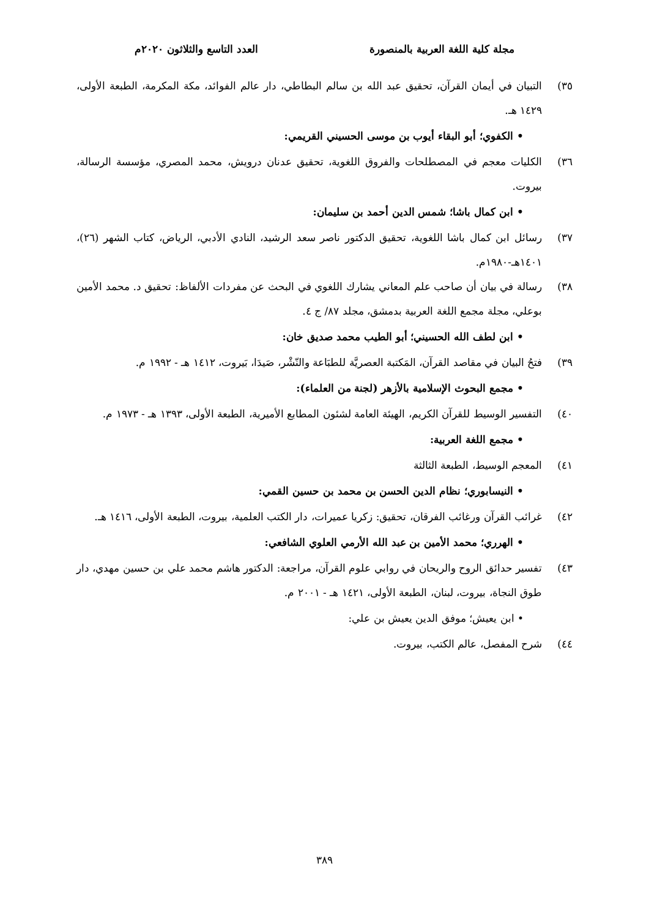مجلة كلية اللغة العربية بالمنصورة العدد التاسع والثلاثون ٢٠٢٠م
٣٥) التبيان في أيمان القرآن، تحقيق عبد الله بن سالم البطاطي، دار عالم الفوائد، مكة المكرمة، الطبعة الأولى، ١٤٢٩ هـ.
• الكفوي؛ أبو البقاء أيوب بن موسى الحسيني القريمي:
٣٦) الكليات معجم في المصطلحات والفروق اللغوية، تحقيق عدنان درويش، محمد المصري، مؤسسة الرسالة، بيروت.
• ابن كمال باشا؛ شمس الدين أحمد بن سليمان:
٣٧) رسائل ابن كمال باشا اللغوية، تحقيق الدكتور ناصر سعد الرشيد، النادي الأدبي، الرياض، كتاب الشهر (٢٦)، ١٤٠١هـ-١٩٨٠م.
٣٨) رسالة في بيان أن صاحب علم المعاني يشارك اللغوي في البحث عن مفردات الألفاظ: تحقيق د. محمد الأمين بوعلي، مجلة مجمع اللغة العربية بدمشق، مجلد ٨٧/ ج ٤.
• ابن لطف الله الحسيني؛ أبو الطيب محمد صديق خان:
٣٩) فتحُ البيان في مقاصد القرآن، المَكتبة العصريَّة للطبَاعة والنّشْر، صَيدَا، بَيروت، ١٤١٢ هـ - ١٩٩٢ م.
• مجمع البحوث الإسلامية بالأزهر (لجنة من العلماء):
٤٠) التفسير الوسيط للقرآن الكريم، الهيئة العامة لشئون المطابع الأميرية، الطبعة الأولى، ١٣٩٣ هـ - ١٩٧٣ م.
• مجمع اللغة العربية:
٤١) المعجم الوسيط، الطبعة الثالثة
• النيسابوري؛ نظام الدين الحسن بن محمد بن حسين القمي:
٤٢) غرائب القرآن ورغائب الفرقان، تحقيق: زكريا عميرات، دار الكتب العلمية، بيروت، الطبعة الأولى، ١٤١٦ هـ.
• الهرري؛ محمد الأمين بن عبد الله الأرمي العلوي الشافعي:
٤٣) تفسير حدائق الروح والريحان في روابي علوم القرآن، مراجعة: الدكتور هاشم محمد علي بن حسين مهدي، دار طوق النجاة، بيروت، لبنان، الطبعة الأولى، ١٤٢١ هـ - ٢٠٠١ م.
• ابن يعيش؛ موفق الدين يعيش بن علي:
٤٤) شرح المفصل، عالم الكتب، بيروت.
٣٨٩